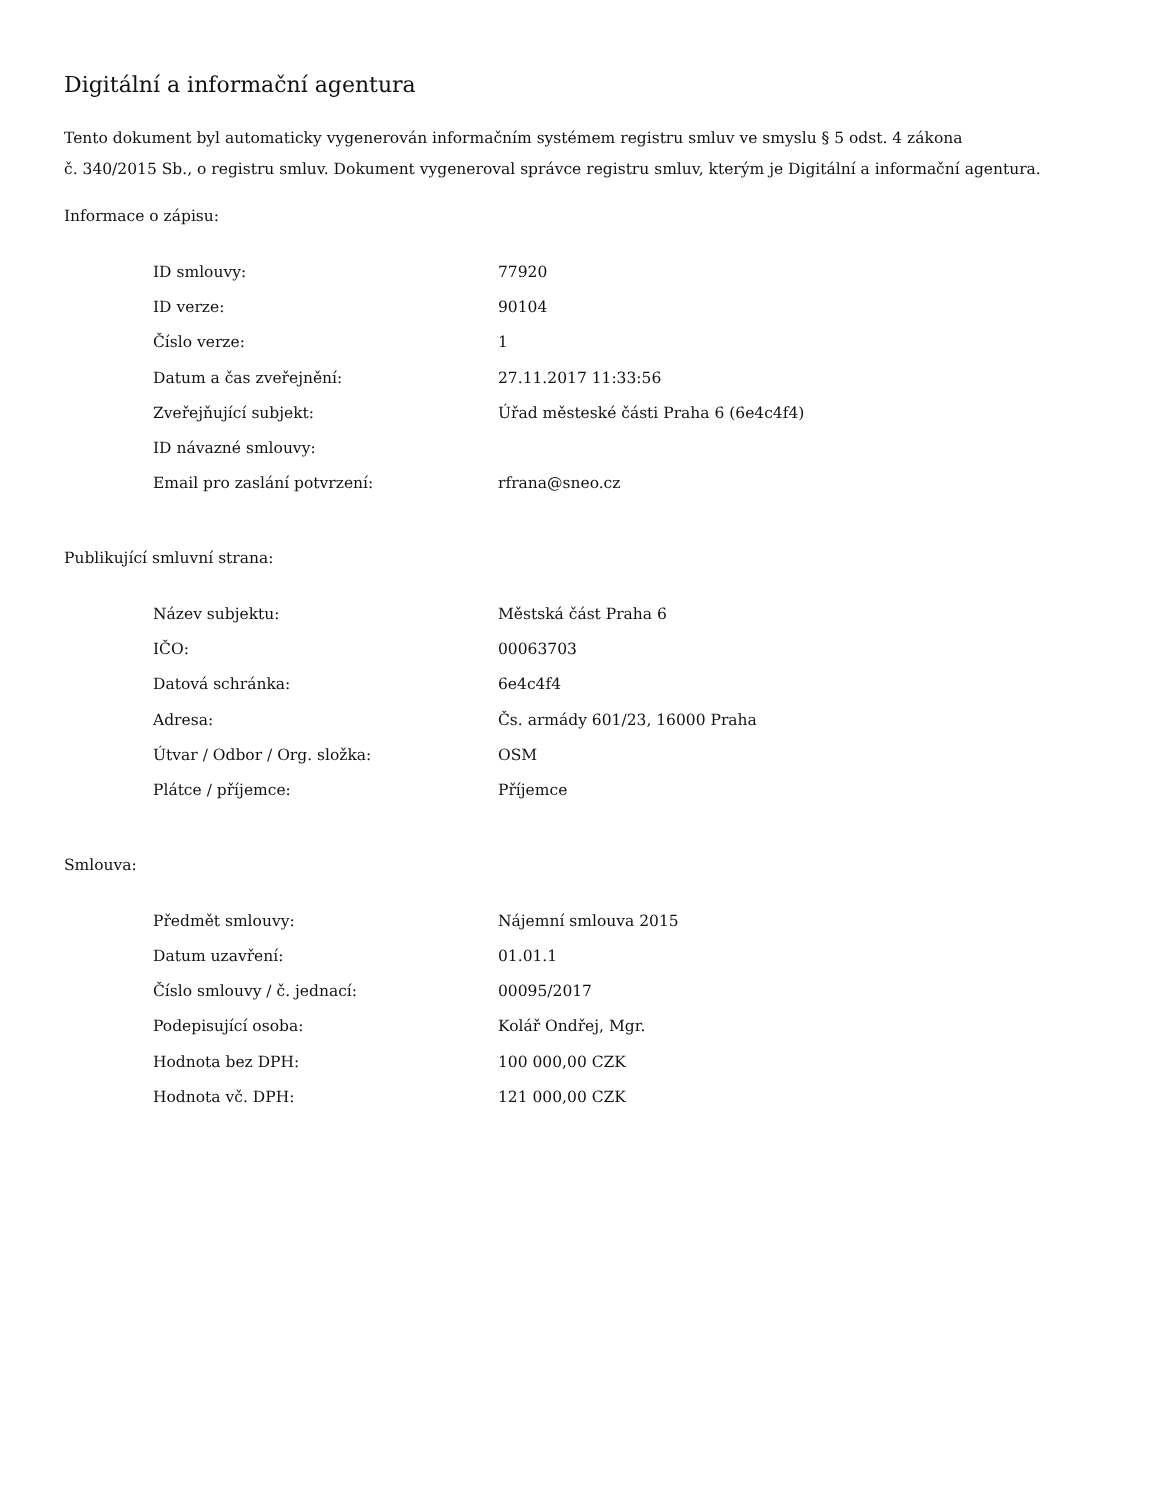Digitální a informační agentura
Tento dokument byl automaticky vygenerován informačním systémem registru smluv ve smyslu § 5 odst. 4 zákona
č. 340/2015 Sb., o registru smluv. Dokument vygeneroval správce registru smluv, kterým je Digitální a informační agentura.
Informace o zápisu:
| ID smlouvy: | 77920 |
| ID verze: | 90104 |
| Číslo verze: | 1 |
| Datum a čas zveřejnění: | 27.11.2017 11:33:56 |
| Zveřejňující subjekt: | Úřad městeské části Praha 6 (6e4c4f4) |
| ID návazné smlouvy: | |
| Email pro zaslání potvrzení: | rfrana@sneo.cz |
Publikující smluvní strana:
| Název subjektu: | Městská část Praha 6 |
| IČO: | 00063703 |
| Datová schránka: | 6e4c4f4 |
| Adresa: | Čs. armády 601/23, 16000 Praha |
| Útvar / Odbor / Org. složka: | OSM |
| Plátce / příjemce: | Příjemce |
Smlouva:
| Předmět smlouvy: | Nájemní smlouva 2015 |
| Datum uzavření: | 01.01.1 |
| Číslo smlouvy / č. jednací: | 00095/2017 |
| Podepisující osoba: | Kolář Ondřej, Mgr. |
| Hodnota bez DPH: | 100 000,00 CZK |
| Hodnota vč. DPH: | 121 000,00 CZK |